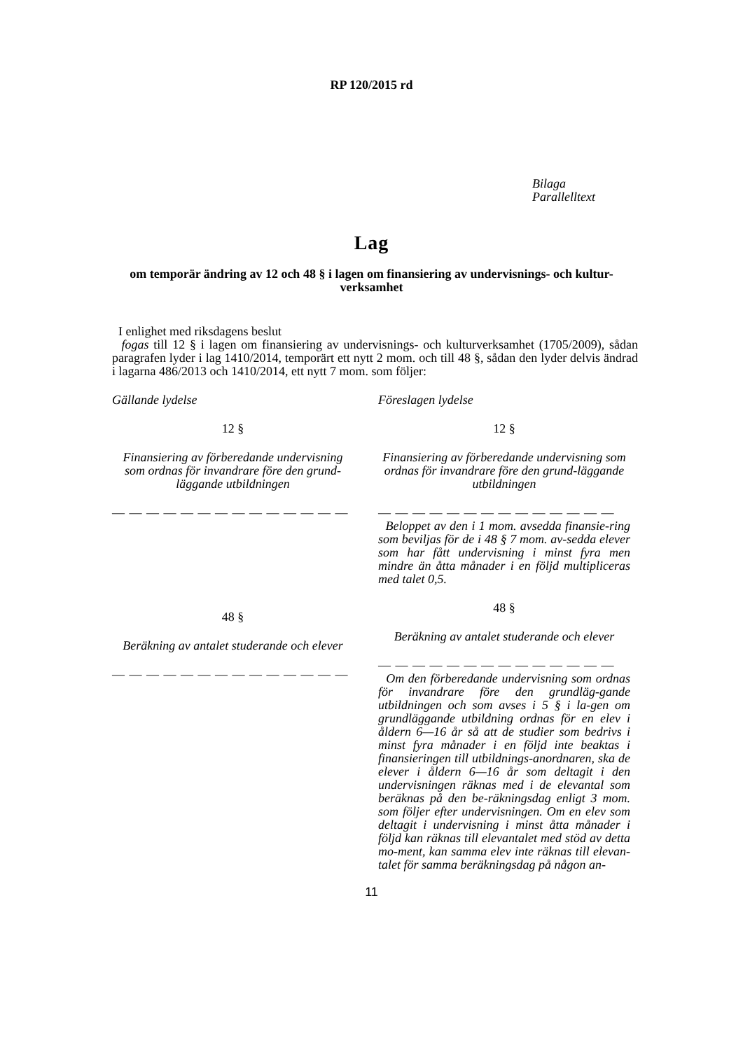RP 120/2015 rd
Bilaga
Parallelltext
Lag
om temporär ändring av 12 och 48 § i lagen om finansiering av undervisnings- och kultur-verksamhet
I enlighet med riksdagens beslut
fogas till 12 § i lagen om finansiering av undervisnings- och kulturverksamhet (1705/2009), sådan paragrafen lyder i lag 1410/2014, temporärt ett nytt 2 mom. och till 48 §, sådan den lyder delvis ändrad i lagarna 486/2013 och 1410/2014, ett nytt 7 mom. som följer:
Gällande lydelse
12 §
Finansiering av förberedande undervisning som ordnas för invandrare före den grund-läggande utbildningen
— — — — — — — — — — — — — —
48 §
Beräkning av antalet studerande och elever
— — — — — — — — — — — — — —
Föreslagen lydelse
12 §
Finansiering av förberedande undervisning som ordnas för invandrare före den grund-läggande utbildningen
— — — — — — — — — — — — — —
Beloppet av den i 1 mom. avsedda finansie-ring som beviljas för de i 48 § 7 mom. av-sedda elever som har fått undervisning i minst fyra men mindre än åtta månader i en följd multipliceras med talet 0,5.
48 §
Beräkning av antalet studerande och elever
— — — — — — — — — — — — — —
Om den förberedande undervisning som ordnas för invandrare före den grundläg-gande utbildningen och som avses i 5 § i la-gen om grundläggande utbildning ordnas för en elev i åldern 6—16 år så att de studier som bedrivs i minst fyra månader i en följd inte beaktas i finansieringen till utbildnings-anordnaren, ska de elever i åldern 6—16 år som deltagit i den undervisningen räknas med i de elevantal som beräknas på den be-räkningsdag enligt 3 mom. som följer efter undervisningen. Om en elev som deltagit i undervisning i minst åtta månader i följd kan räknas till elevantalet med stöd av detta mo-ment, kan samma elev inte räknas till elevan-talet för samma beräkningsdag på någon an-
11